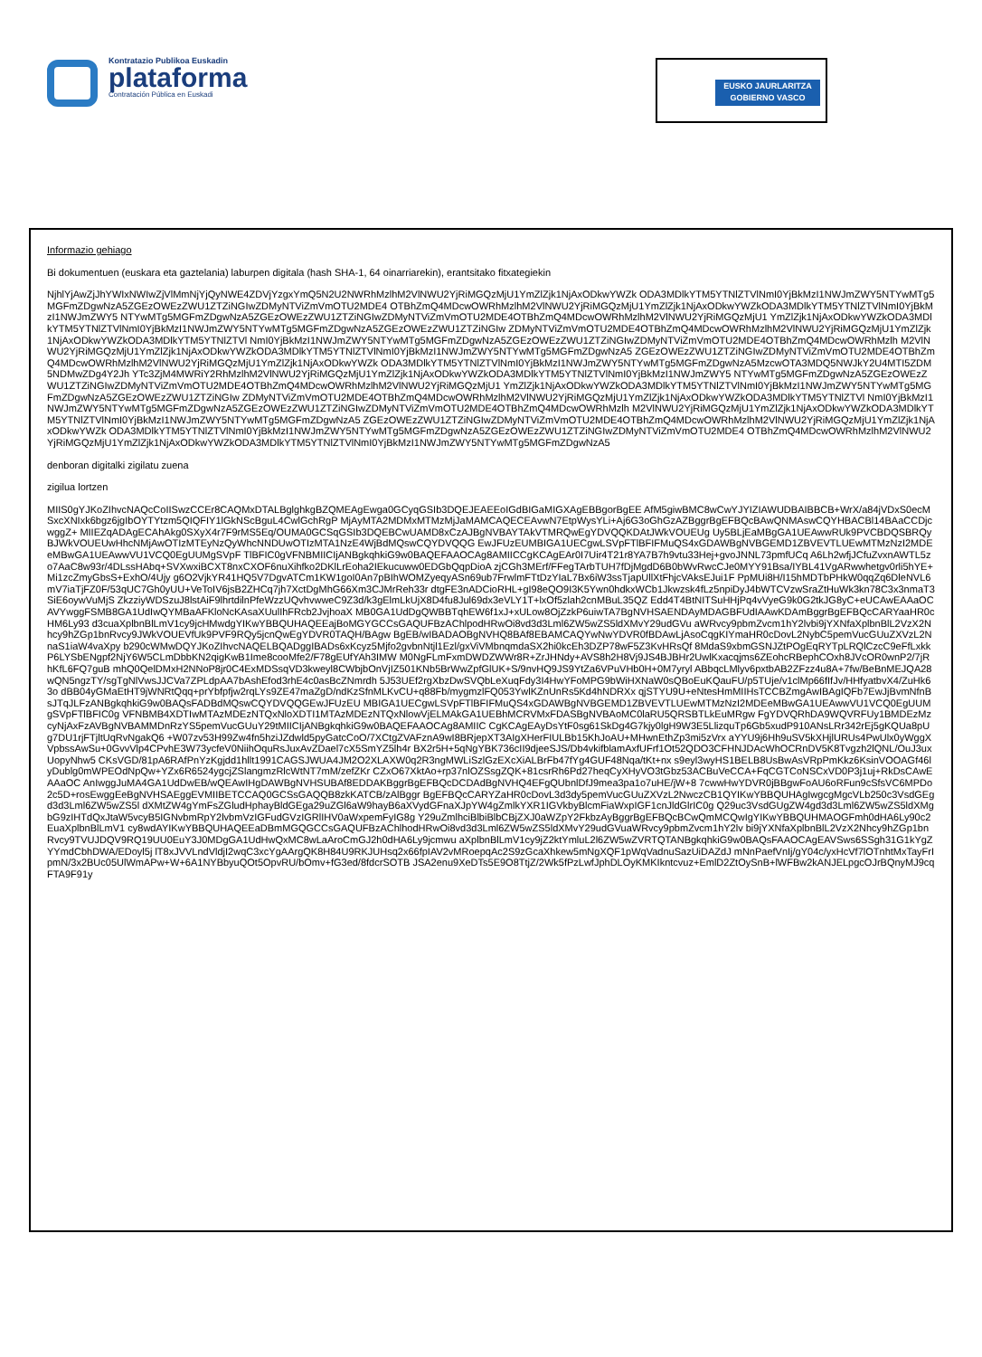Kontratazio Publikoa Euskadin
plataforma
Contratación Pública en Euskadi
EUSKO JAURLARITZA
GOBIERNO VASCO
Informazio gehiago
Bi dokumentuen (euskara eta gaztelania) laburpen digitala (hash SHA-1, 64 oinarriarekin), erantsitako fitxategiekin
NjhlYjAwZjJhYWIxNWIwZjVlMmNjYjQyNWE4ZDVjYzgxYmQ5N2U2NWRhMzlhM2VlNWU2YjRiMGQzMjU1YmZlZjk1NjAxODkwYWZk ODA3MDlkYTM5YTNlZTVlNmI0YjBkMzI1NWJmZWY5NTYwMTg5MGFmZDgwNzA5ZGEzOWEzZWU1ZTZiNGIwZDMyNTViZmVmOTU2MDE4 OTBhZmQ4MDcwOWRhMzlhM2VlNWU2YjRiMGQzMjU1YmZlZjk1NjAxODkwYWZkODA3MDlkYTM5YTNlZTVlNmI0YjBkMzI1NWJmZWY5 NTYwMTg5MGFmZDgwNzA5ZGEzOWEzZWU1ZTZiNGIwZDMyNTViZmVmOTU2MDE4OTBhZmQ4MDcwOWRhMzlhM2VlNWU2YjRiMGQzMjU1 YmZlZjk1NjAxODkwYWZkODA3MDlkYTM5YTNlZTVlNmI0YjBkMzI1NWJmZWY5NTYwMTg5MGFmZDgwNzA5ZGEzOWEzZWU1ZTZiNGIw ZDMyNTViZmVmOTU2MDE4OTBhZmQ4MDcwOWRhMzlhM2VlNWU2YjRiMGQzMjU1YmZlZjk1NjAxODkwYWZkODA3MDlkYTM5YTNlZTVl NmI0YjBkMzI1NWJmZWY5NTYwMTg5MGFmZDgwNzA5ZGEzOWEzZWU1ZTZiNGIwZDMyNTViZmVmOTU2MDE4OTBhZmQ4MDcwOWRhMzlh M2VlNWU2YjRiMGQzMjU1YmZlZjk1NjAxODkwYWZkODA3MDlkYTM5YTNlZTVlNmI0YjBkMzI1NWJmZWY5NTYwMTg5MGFmZDgwNzA5 ZGEzOWEzZWU1ZTZiNGIwZDMyNTViZmVmOTU2MDE4OTBhZmQ4MDcwOWRhMzlhM2VlNWU2YjRiMGQzMjU1YmZlZjk1NjAxODkwYWZk ODA3MDlkYTM5YTNlZTVlNmI0YjBkMzI1NWJmZWY5NTYwMTg5MGFmZDgwNzA5MzcwOTA3MDQ5NWJkY2U4MTI5ZDM5NDMwZDg4Y2Jh YTc3ZjM4MWRiY2RhMzlhM2VlNWU2YjRiMGQzMjU1YmZlZjk1NjAxODkwYWZkODA3MDlkYTM5YTNlZTVlNmI0YjBkMzI1NWJmZWY5 NTYwMTg5MGFmZDgwNzA5ZGEzOWEzZWU1ZTZiNGIwZDMyNTViZmVmOTU2MDE4OTBhZmQ4MDcwOWRhMzlhM2VlNWU2YjRiMGQzMjU1 YmZlZjk1NjAxODkwYWZkODA3MDlkYTM5YTNlZTVlNmI0YjBkMzI1NWJmZWY5NTYwMTg5MGFmZDgwNzA5ZGEzOWEzZWU1ZTZiNGIw ZDMyNTViZmVmOTU2MDE4OTBhZmQ4MDcwOWRhMzlhM2VlNWU2YjRiMGQzMjU1YmZlZjk1NjAxODkwYWZkODA3MDlkYTM5YTNlZTVl NmI0YjBkMzI1NWJmZWY5NTYwMTg5MGFmZDgwNzA5ZGEzOWEzZWU1ZTZiNGIwZDMyNTViZmVmOTU2MDE4OTBhZmQ4MDcwOWRhMzlh M2VlNWU2YjRiMGQzMjU1YmZlZjk1NjAxODkwYWZkODA3MDlkYTM5YTNlZTVlNmI0YjBkMzI1NWJmZWY5NTYwMTg5MGFmZDgwNzA5 ZGEzOWEzZWU1ZTZiNGIwZDMyNTViZmVmOTU2MDE4OTBhZmQ4MDcwOWRhMzlhM2VlNWU2YjRiMGQzMjU1YmZlZjk1NjAxODkwYWZk ODA3MDlkYTM5YTNlZTVlNmI0YjBkMzI1NWJmZWY5NTYwMTg5MGFmZDgwNzA5ZGEzOWEzZWU1ZTZiNGIwZDMyNTViZmVmOTU2MDE4 OTBhZmQ4MDcwOWRhMzlhM2VlNWU2YjRiMGQzMjU1YmZlZjk1NjAxODkwYWZkODA3MDlkYTM5YTNlZTVlNmI0YjBkMzI1NWJmZWY5NTYwMTg5MGFmZDgwNzA5
denboran digitalki zigilatu zuena
zigilua lortzen
MIIS0gYJKoZIhvcNAQcCoIISwzCCEr8CAQMxDTALBglghkgBZQMEAgEwga0GCyqGSIb3DQEJEAEEoIGdBIGaMIGXAgEBBgorBgEE AfM5giwBMC8wCwYJYIZIAWUDBAIBBCB+WrX/a84jVDxS0ecMSxcXNIxk6bgz6jgIbOYTYtzm5QIQFIY1lGkNScBguL4CwlGchRgP MjAyMTA2MDMxMTMzMjJaMAMCAQECEAvwN7EtpWysYLi+Aj6G3oGhGzAZBggrBgEFBQcBAwQNMAswCQYHBACBl14BAaCCDjcwggZ+ MIIEZqADAgECAhAkg0SXyX4r7F9rMS5Eq/OUMA0GCSqGSIb3DQEBCwUAMD8xCzAJBgNVBAYTAkVTMRQwEgYDVQQKDAtJWkVOUEUg Uy5BLjEaMBgGA1UEAwwRUk9PVCBDQSBRQyBJWkVOUEUwHhcNMjAwOTIzMTEyNzQyWhcNNDUwOTIzMTA1NzE4WjBdMQswCQYDVQQG EwJFUzEUMBIGA1UECgwLSVpFTlBFIFMuQS4xGDAWBgNVBGEMD1ZBVEVTLUEwMTMzNzI2MDEeMBwGA1UEAwwVU1VCQ0EgUUMgSVpF TlBFIC0gVFNBMIICIjANBgkqhkiG9w0BAQEFAAOCAg8AMIICCgKCAgEAr0I7Uir4T21r8YA7B7h9vtu33Hej+gvoJNNL73pmfUCq A6Lh2wfjJCfuZvxnAWTL5zo7AaC8w93r/4DLssHAbq+SVXwxiBCXT8nxCXOF6nuXihfko2DKlLrEoha2IEkucuww0EDGbQqpDioA zjCGh3MErf/FFegTArbTUH7fDjMgdD6B0bWvRwcCJe0MYY91Bsa/IYBL41VgARwwhetgv0rli5hYE+Mi1zcZmyGbsS+ExhO/4Ujy g6O2VjkYR41HQ5V7DgvATCm1KW1goI0An7pBIhWOMZyeqyASn69ub7FrwlmFTtDzYIaL7Bx6iW3ssTjapUllXtFhjcVAksEJui1F PpMUi8H/I15hMDTbPHkW0qqZq6DleNVL6mV7iaTjFZ0F/53qUC7Gh0yUU+VeToIV6jsB2ZHCq7jh7XctDgMhG66Xm3CJMrReh33r dtgFE3nADCioRHL+gI98eQO9I3K5Ywn0hdkxWCb1Jkwzsk4fLz5npiDyJ4bWTCVzwSraZtHuWk3kn78C3x3nmaT3SiE6oywVuMjS ZkzziyWDSzuJ8lstAiF9lhrtdilnPfeWzzUQvhvwweC9Z3d/k3gElmLkUjX8D4fu8Jul69dx3eVLY1T+lxOf5zlah2cnMBuL35QZ Edd4T4BtNITSuHHjPq4vVyeG9k0G2tkJG8yC+eUCAwEAAaOCAVYwggFSMB8GA1UdIwQYMBaAFKloNcKAsaXUulIhFRcb2JvjhoaX MB0GA1UdDgQWBBTqhEW6f1xJ+xULow8OjZzkP6uiwTA7BgNVHSAENDAyMDAGBFUdIAAwKDAmBggrBgEFBQcCARYaaHR0cHM6Ly93 d3cuaXplbnBlLmV1cy9jcHMwdgYIKwYBBQUHAQEEajBoMGYGCCsGAQUFBzAChlpodHRwOi8vd3d3Lml6ZW5wZS5ldXMvY29udGVu aWRvcy9pbmZvcm1hY2lvbi9jYXNfaXplbnBlL2VzX2Nhcy9hZGp1bnRvcy9JWkVOUEVfUk9PVF9RQy5jcnQwEgYDVR0TAQH/BAgw BgEB/wIBADAOBgNVHQ8BAf8EBAMCAQYwNwYDVR0fBDAwLjAsoCqgKIYmaHR0cDovL2NybC5pemVucGUuZXVzL2NnaS1iaW4vaXpy b290cWMwDQYJKoZIhvcNAQELBQADggIBADs6xKcyz5Mjfo2gvbnNtjl1Ezl/gxViVMbnqmdaSX2hi0kcEh3DZP78wF5Z3KvHRsQf 8MdaS9xbmGSNJZtPOgEqRYTpLRQlCzcC9eFfLxkkP6LYSbENgpf2NjY6W5CLmDbbKN2qigKwB1Ime8cooMfe2/F78gEUfYAh3IMW M0NgFLmFxmDWDZWWr8R+ZrJHNdy+AVS8h2H8Vj9JS4BJBHr2UwlKxacqjms6ZEohcRBephCOxh8JVcOR0wnP2/7jRhKfL6FQ7guB mhQ0QelDMxH2NNoP8jr0C4ExMDSsqVD3kweyl8CWbjbOnVjIZ501KNb5BrWwZpfGlUK+S/9nvHQ9JS9YtZa6VPuVHb0H+0M7yryl ABbqcLMlyv6pxtbAB2ZFzz4u8A+7fw/BeBnMEJQA28wQN5ngzTY/sgTgNlVwsJJCVa7ZPLdpAA7bAshEfod3rhE4c0asBcZNmrdh 5J53UEf2rgXbzDwSVQbLeXuqFdy3I4HwYFoMPG9bWiHXNaW0sQBoEuKQauFU/p5TUje/v1clMp66fIfJv/HHfyatbvX4/ZuHk63o dBB04yGMaEtHT9jWNRtQqq+prYbfpfjw2rqLYs9ZE47maZgD/ndKzSfnMLKvCU+q88Fb/mygmzlFQ053YwlKZnUnRs5Kd4hNDRXx qjSTYU9U+eNtesHmMIIHsTCCBZmgAwIBAgIQFb7EwJjBvmNfnBsJTqJLFzANBgkqhkiG9w0BAQsFADBdMQswCQYDVQQGEwJFUzEU MBIGA1UECgwLSVpFTlBFIFMuQS4xGDAWBgNVBGEMD1ZBVEVTLUEwMTMzNzI2MDEeMBwGA1UEAwwVU1VCQ0EgUUMgSVpFTlBFIC0g VFNBMB4XDTIwMTAzMDEzNTQxNloXDTI1MTAzMDEzNTQxNlowVjELMAkGA1UEBhMCRVMxFDASBgNVBAoMC0laRU5QRSBTLkEuMRgw FgYDVQRhDA9WQVRFUy1BMDEzMzcyNjAxFzAVBgNVBAMMDnRzYS5pemVucGUuY29tMIICIjANBgkqhkiG9w0BAQEFAAOCAg8AMIIC CgKCAgEAyDsYtF0sg61SkDg4G7kjy0lgH9W3E5LlizquTp6Gb5xudP910ANsLRr342rEj5gKQUa8pUg7DU1rjFTjltUqRvNgakQ6 +W07zv53H99Zw4fn5hziJZdwld5pyGatcCoO/7XCtgZVAFznA9wI8BRjepXT3AIgXHerFIULBb15KhJoAU+MHwnEthZp3mi5zVrx aYYU9j6Hh9uSV5kXHjlURUs4PwUlx0yWggXVpbssAwSu+0GvvVlp4CPvhE3W73ycfeV0NiihOquRsJuxAvZDael7cX5SmYZ5lh4r BX2r5H+5qNgYBK736cII9djeeSJS/Db4vkifblamAxfUFrf1Ot52QDO3CFHNJDAcWhOCRnDV5K8Tvgzh2lQNL/OuJ3uxUopyNhw5 CKsVGD/81pA6RAfPnYzKgjdd1hllt1991CAGSJWUA4JM2O2XLAXW0q2R3ngMWLiSzlGzEXcXiALBrFb47fYg4GUF48Nqa/tKt+nx s9eyl3wyHS1BELB8UsBwAsVRpPmKkz6KsinVOOAGf46lyDublg0mWPEOdNpQw+YZx6R6524ygcjZSlangmzRlcWtNT7mM/zefZKr CZxO67XktAo+rp37nlOZSsgZQK+81csrRh6Pd27heqCyXHyVO3tGbz53ACBuVeCCA+FqCGTCoNSCxVD0P3j1uj+RkDsCAwEAAaOC AnIwggJuMA4GA1UdDwEB/wQEAwIHgDAWBgNVHSUBAf8EDDAKBggrBgEFBQcDCDAdBgNVHQ4EFgQUbnlDfJ9mea3pa1o7uHE/jW+8 7cwwHwYDVR0jBBgwFoAU6oRFun9cSfsVC6MPDo2c5D+rosEwggEeBgNVHSAEggEVMIIBETCCAQ0GCSsGAQQB8zkKATCB/zAlBggr BgEFBQcCARYZaHR0cDovL3d3dy5pemVucGUuZXVzL2NwczCB1QYIKwYBBQUHAgIwgcgMgcVLb250c3VsdGEgd3d3Lml6ZW5wZS5l dXMtZW4gYmFsZGludHphayBldGEga29uZGl6aW9hayB6aXVydGFnaXJpYW4gZmlkYXR1IGVkbyBlcmFiaWxpIGF1cnJldGlrIC0g Q29uc3VsdGUgZW4gd3d3Lml6ZW5wZS5ldXMgbG9zIHTdQxJtaW5vcyB5IGNvbmRpY2lvbmVzIGFudGVzIGRlIHV0aWxpemFyIG8g Y29uZmlhciBlbiBlbCBjZXJ0aWZpY2FkbzAyBggrBgEFBQcBCwQmMCQwIgYIKwYBBQUHMAOGFmh0dHA6Ly90c2EuaXplbnBlLmV1 cy8wdAYIKwYBBQUHAQEEaDBmMGQGCCsGAQUFBzAChlhodHRwOi8vd3d3Lml6ZW5wZS5ldXMvY29udGVuaWRvcy9pbmZvcm1hY2lv bi9jYXNfaXplbnBlL2VzX2Nhcy9hZGp1bnRvcy9TVUJDQV9RQ19UU0EuY3J0MDgGA1UdHwQxMC8wLaAroCmGJ2h0dHA6Ly9jcmwu aXplbnBlLmV1cy9jZ2ktYmluL2l6ZW5wZVRTQTANBgkqhkiG9w0BAQsFAAOCAgEAVSws6SSgh31G1kYgZYYmdCbhDWA/EDoyl5j lT8xJVVLndVldjI2wqC3xcYgAArgQK8H84U9RKJUHsq2x66fpIAV2vMRoepqAc2S9zGcaXhkew5mNgXQF1pWqVadnuSazUiDAZdJ mNnPaefVnIj/gY04c/yxHcVf7lOTnhtMxTayFrIpmN/3x2BUc05UlWmAPw+W+6A1NYBbyuQOt5OpvRU/bOmv+fG3ed/8fdcrSOTB JSA2enu9XeDTs5E9O8TtjZ/2Wk5fPzLwfJphDLOyKMKIkntcvuz+EmlD2ZtOySnB+lWFBw2kANJELpgcOJrBQnyMJ9cqFTA9F91y